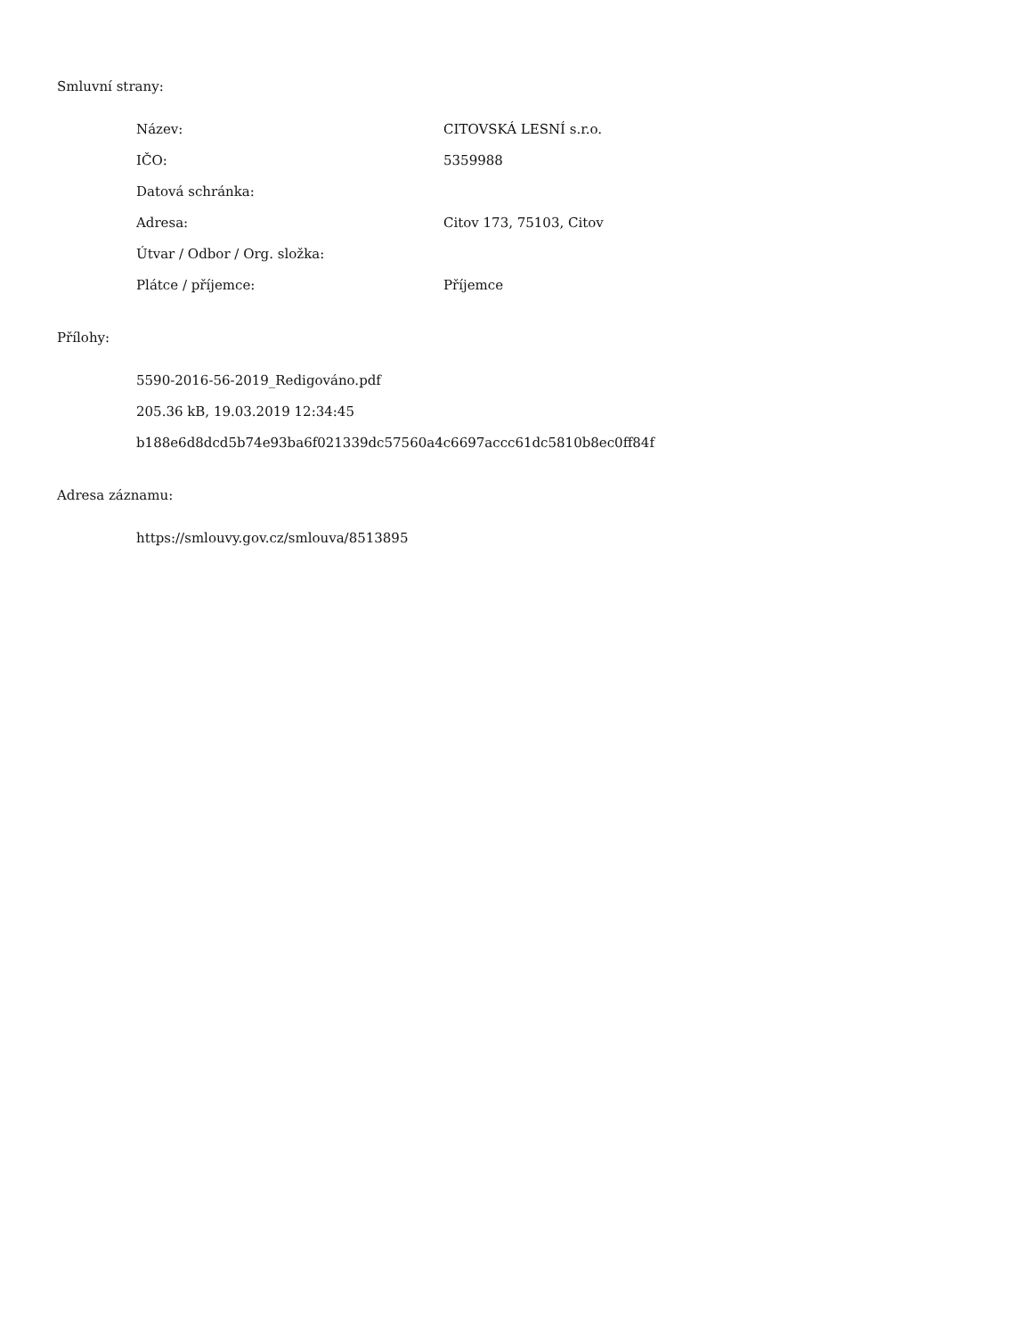Smluvní strany:
| Název: | CITOVSKÁ LESNÍ s.r.o. |
| IČO: | 5359988 |
| Datová schránka: | |
| Adresa: | Citov 173, 75103, Citov |
| Útvar / Odbor / Org. složka: | |
| Plátce / příjemce: | Příjemce |
Přílohy:
5590-2016-56-2019_Redigováno.pdf
205.36 kB, 19.03.2019 12:34:45
b188e6d8dcd5b74e93ba6f021339dc57560a4c6697accc61dc5810b8ec0ff84f
Adresa záznamu:
https://smlouvy.gov.cz/smlouva/8513895